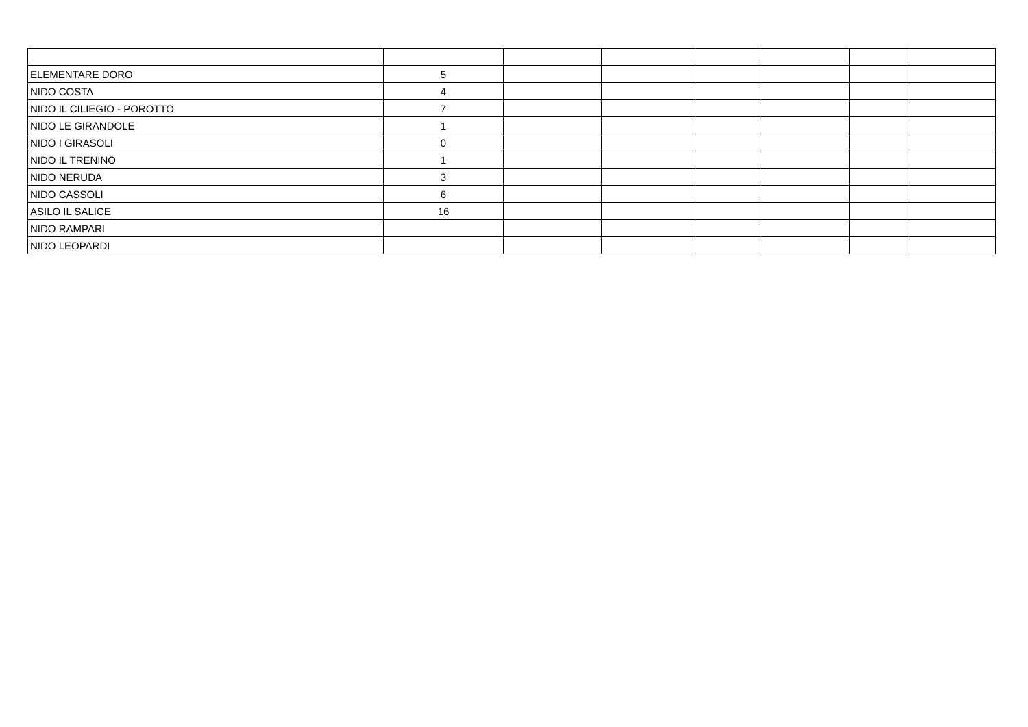| ELEMENTARE DORO | 5 | | | | | | |
| NIDO COSTA | 4 | | | | | | |
| NIDO IL CILIEGIO - POROTTO | 7 | | | | | | |
| NIDO LE GIRANDOLE | 1 | | | | | | |
| NIDO I GIRASOLI | 0 | | | | | | |
| NIDO IL TRENINO | 1 | | | | | | |
| NIDO NERUDA | 3 | | | | | | |
| NIDO CASSOLI | 6 | | | | | | |
| ASILO IL SALICE | 16 | | | | | | |
| NIDO RAMPARI | | | | | | | |
| NIDO LEOPARDI | | | | | | | |